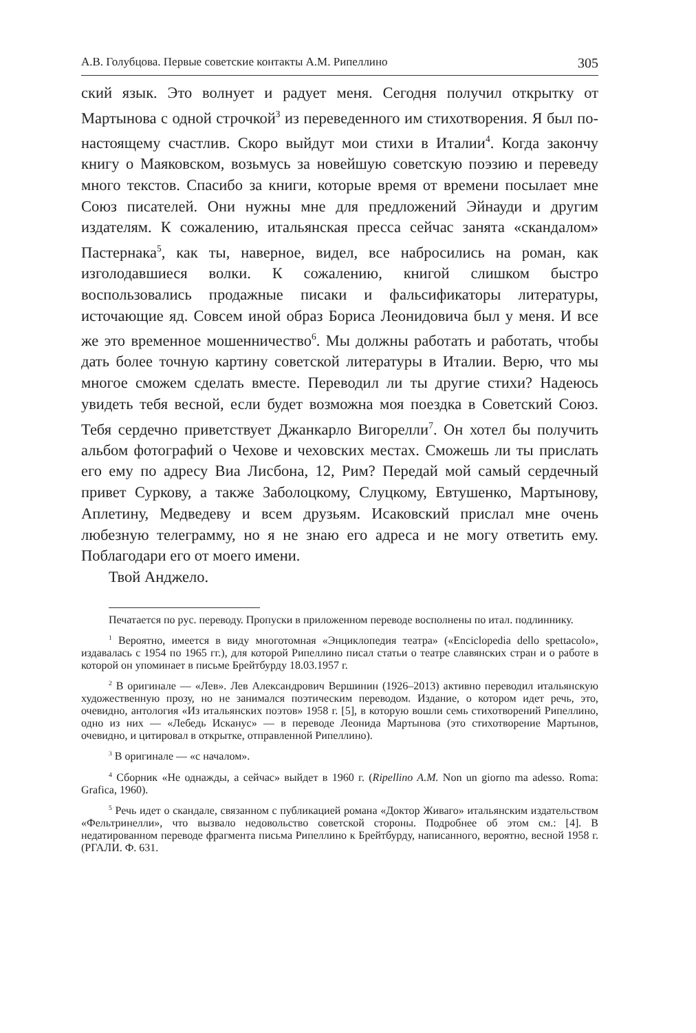А.В. Голубцова. Первые советские контакты А.М. Рипеллино 305
ский язык. Это волнует и радует меня. Сегодня получил открытку от Мартынова с одной строчкой<sup>3</sup> из переведенного им стихотворения. Я был по-настоящему счастлив. Скоро выйдут мои стихи в Италии<sup>4</sup>. Когда закончу книгу о Маяковском, возьмусь за новейшую советскую поэзию и переведу много текстов. Спасибо за книги, которые время от времени посылает мне Союз писателей. Они нужны мне для предложений Эйнауди и другим издателям. К сожалению, итальянская пресса сейчас занята «скандалом» Пастернака<sup>5</sup>, как ты, наверное, видел, все набросились на роман, как изголодавшиеся волки. К сожалению, книгой слишком быстро воспользовались продажные писаки и фальсификаторы литературы, источающие яд. Совсем иной образ Бориса Леонидовича был у меня. И все же это временное мошенничество<sup>6</sup>. Мы должны работать и работать, чтобы дать более точную картину советской литературы в Италии. Верю, что мы многое сможем сделать вместе. Переводил ли ты другие стихи? Надеюсь увидеть тебя весной, если будет возможна моя поездка в Советский Союз. Тебя сердечно приветствует Джанкарло Вигорелли<sup>7</sup>. Он хотел бы получить альбом фотографий о Чехове и чеховских местах. Сможешь ли ты прислать его ему по адресу Виа Лисбона, 12, Рим? Передай мой самый сердечный привет Суркову, а также Заболоцкому, Слуцкому, Евтушенко, Мартынову, Аплетину, Медведеву и всем друзьям. Исаковский прислал мне очень любезную телеграмму, но я не знаю его адреса и не могу ответить ему. Поблагодари его от моего имени.
Твой Анджело.
Печатается по рус. переводу. Пропуски в приложенном переводе восполнены по итал. подлиннику.
<sup>1</sup> Вероятно, имеется в виду многотомная «Энциклопедия театра» («Enciclopedia dello spettacolo», издавалась с 1954 по 1965 гг.), для которой Рипеллино писал статьи о театре славянских стран и о работе в которой он упоминает в письме Брейтбурду 18.03.1957 г.
<sup>2</sup> В оригинале — «Лев». Лев Александрович Вершинин (1926–2013) активно переводил итальянскую художественную прозу, но не занимался поэтическим переводом. Издание, о котором идет речь, это, очевидно, антология «Из итальянских поэтов» 1958 г. [5], в которую вошли семь стихотворений Рипеллино, одно из них — «Лебедь Исканус» — в переводе Леонида Мартынова (это стихотворение Мартынов, очевидно, и цитировал в открытке, отправленной Рипеллино).
<sup>3</sup> В оригинале — «с началом».
<sup>4</sup> Сборник «Не однажды, а сейчас» выйдет в 1960 г. (Ripellino A.M. Non un giorno ma adesso. Roma: Grafica, 1960).
<sup>5</sup> Речь идет о скандале, связанном с публикацией романа «Доктор Живаго» итальянским издательством «Фельтринелли», что вызвало недовольство советской стороны. Подробнее об этом см.: [4]. В недатированном переводе фрагмента письма Рипеллино к Брейтбурду, написанного, вероятно, весной 1958 г. (РГАЛИ. Ф. 631.